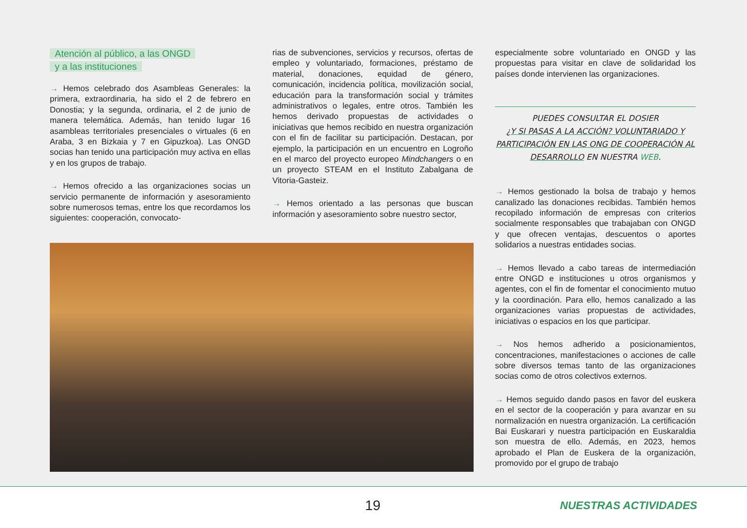Atención al público, a las ONGD
y a las instituciones
→ Hemos celebrado dos Asambleas Generales: la primera, extraordinaria, ha sido el 2 de febrero en Donostia; y la segunda, ordinaria, el 2 de junio de manera telemática. Además, han tenido lugar 16 asambleas territoriales presenciales o virtuales (6 en Araba, 3 en Bizkaia y 7 en Gipuzkoa). Las ONGD socias han tenido una participación muy activa en ellas y en los grupos de trabajo.
→ Hemos ofrecido a las organizaciones socias un servicio permanente de información y asesoramiento sobre numerosos temas, entre los que recordamos los siguientes: cooperación, convocato-
rias de subvenciones, servicios y recursos, ofertas de empleo y voluntariado, formaciones, préstamo de material, donaciones, equidad de género, comunicación, incidencia política, movilización social, educación para la transformación social y trámites administrativos o legales, entre otros. También les hemos derivado propuestas de actividades o iniciativas que hemos recibido en nuestra organización con el fin de facilitar su participación. Destacan, por ejemplo, la participación en un encuentro en Logroño en el marco del proyecto europeo Mindchangers o en un proyecto STEAM en el Instituto Zabalgana de Vitoria-Gasteiz.
→ Hemos orientado a las personas que buscan información y asesoramiento sobre nuestro sector,
especialmente sobre voluntariado en ONGD y las propuestas para visitar en clave de solidaridad los países donde intervienen las organizaciones.
PUEDES CONSULTAR EL DOSIER
¿Y SI PASAS A LA ACCIÓN? VOLUNTARIADO Y PARTICIPACIÓN EN LAS ONG DE COOPERACIÓN AL DESARROLLO EN NUESTRA WEB.
→ Hemos gestionado la bolsa de trabajo y hemos canalizado las donaciones recibidas. También hemos recopilado información de empresas con criterios socialmente responsables que trabajaban con ONGD y que ofrecen ventajas, descuentos o aportes solidarios a nuestras entidades socias.
→ Hemos llevado a cabo tareas de intermediación entre ONGD e instituciones u otros organismos y agentes, con el fin de fomentar el conocimiento mutuo y la coordinación. Para ello, hemos canalizado a las organizaciones varias propuestas de actividades, iniciativas o espacios en los que participar.
→ Nos hemos adherido a posicionamientos, concentraciones, manifestaciones o acciones de calle sobre diversos temas tanto de las organizaciones socias como de otros colectivos externos.
→ Hemos seguido dando pasos en favor del euskera en el sector de la cooperación y para avanzar en su normalización en nuestra organización. La certificación Bai Euskarari y nuestra participación en Euskaraldia son muestra de ello. Además, en 2023, hemos aprobado el Plan de Euskera de la organización, promovido por el grupo de trabajo
19 NUESTRAS ACTIVIDADES